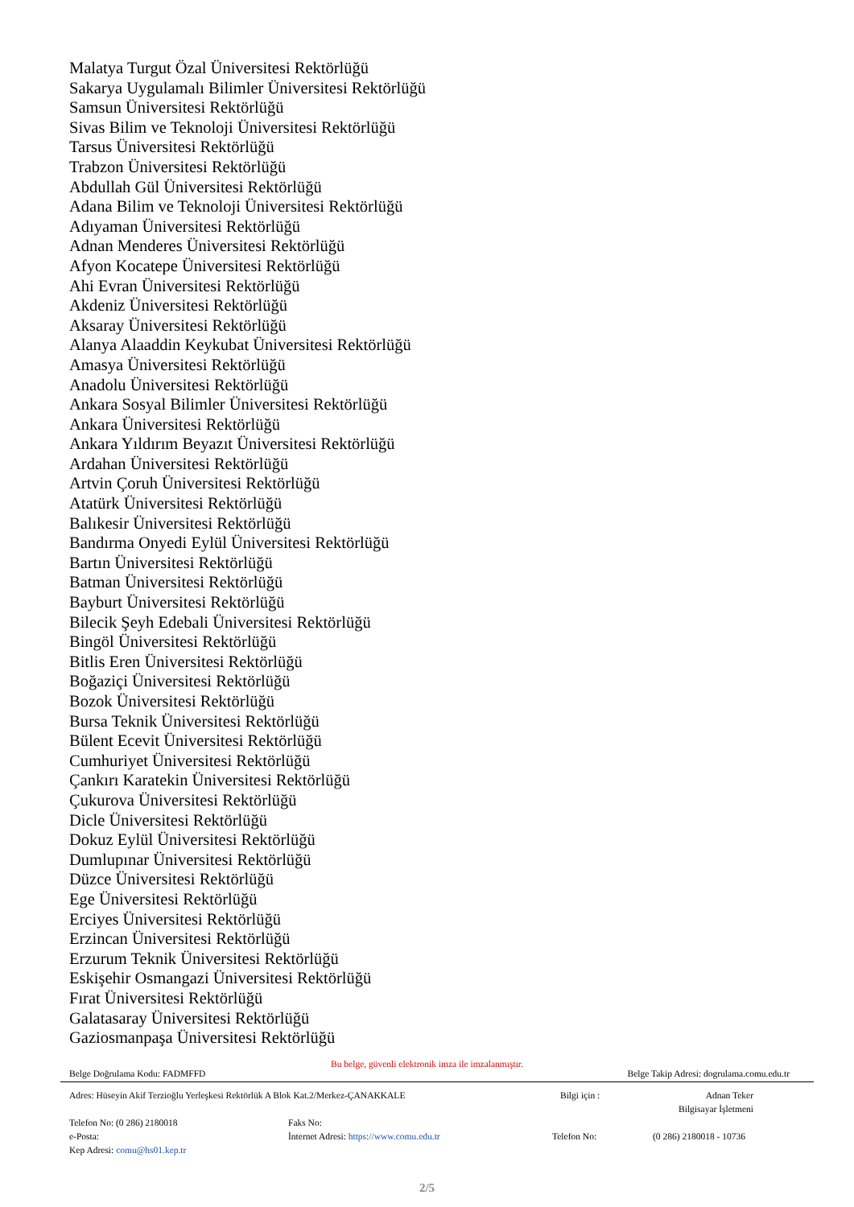Malatya Turgut Özal Üniversitesi Rektörlüğü
Sakarya Uygulamalı Bilimler Üniversitesi Rektörlüğü
Samsun Üniversitesi Rektörlüğü
Sivas Bilim ve Teknoloji Üniversitesi Rektörlüğü
Tarsus Üniversitesi Rektörlüğü
Trabzon Üniversitesi Rektörlüğü
Abdullah Gül Üniversitesi Rektörlüğü
Adana Bilim ve Teknoloji Üniversitesi Rektörlüğü
Adıyaman Üniversitesi Rektörlüğü
Adnan Menderes Üniversitesi Rektörlüğü
Afyon Kocatepe Üniversitesi Rektörlüğü
Ahi Evran Üniversitesi Rektörlüğü
Akdeniz Üniversitesi Rektörlüğü
Aksaray Üniversitesi Rektörlüğü
Alanya Alaaddin Keykubat Üniversitesi Rektörlüğü
Amasya Üniversitesi Rektörlüğü
Anadolu Üniversitesi Rektörlüğü
Ankara Sosyal Bilimler Üniversitesi Rektörlüğü
Ankara Üniversitesi Rektörlüğü
Ankara Yıldırım Beyazıt Üniversitesi Rektörlüğü
Ardahan Üniversitesi Rektörlüğü
Artvin Çoruh Üniversitesi Rektörlüğü
Atatürk Üniversitesi Rektörlüğü
Balıkesir Üniversitesi Rektörlüğü
Bandırma Onyedi Eylül Üniversitesi Rektörlüğü
Bartın Üniversitesi Rektörlüğü
Batman Üniversitesi Rektörlüğü
Bayburt Üniversitesi Rektörlüğü
Bilecik Şeyh Edebali Üniversitesi Rektörlüğü
Bingöl Üniversitesi Rektörlüğü
Bitlis Eren Üniversitesi Rektörlüğü
Boğaziçi Üniversitesi Rektörlüğü
Bozok Üniversitesi Rektörlüğü
Bursa Teknik Üniversitesi Rektörlüğü
Bülent Ecevit Üniversitesi Rektörlüğü
Cumhuriyet Üniversitesi Rektörlüğü
Çankırı Karatekin Üniversitesi Rektörlüğü
Çukurova Üniversitesi Rektörlüğü
Dicle Üniversitesi Rektörlüğü
Dokuz Eylül Üniversitesi Rektörlüğü
Dumlupınar Üniversitesi Rektörlüğü
Düzce Üniversitesi Rektörlüğü
Ege Üniversitesi Rektörlüğü
Erciyes Üniversitesi Rektörlüğü
Erzincan Üniversitesi Rektörlüğü
Erzurum Teknik Üniversitesi Rektörlüğü
Eskişehir Osmangazi Üniversitesi Rektörlüğü
Fırat Üniversitesi Rektörlüğü
Galatasaray Üniversitesi Rektörlüğü
Gaziosmanpaşa Üniversitesi Rektörlüğü
Bu belge, güvenli elektronik imza ile imzalanmıştır.
Belge Doğrulama Kodu: FADMFFD Belge Takip Adresi: dogrulama.comu.edu.tr
Adres: Hüseyin Akif Terzioğlu Yerleşkesi Rektörlük A Blok Kat.2/Merkez-ÇANAKKALE Bilgi için : Adnan Teker
Bilgisayar İşletmeni
Telefon No: (0 286) 2180018 Faks No:
e-Posta: İnternet Adresi: https://www.comu.edu.tr Telefon No: (0 286) 2180018 - 10736
Kep Adresi: comu@hs01.kep.tr
2/5